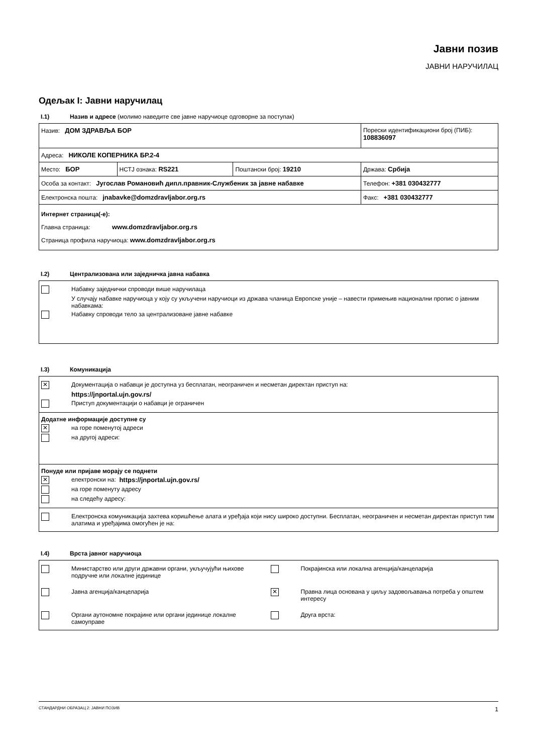Јавни позив
ЈАВНИ НАРУЧИЛАЦ
Одељак I: Јавни наручилац
I.1) Назив и адресе (молимо наведите све јавне наручиоце одговорне за поступак)
| Назив: ДОМ ЗДРАВЉА БОР | | | Порески идентификациони број (ПИБ): 108836097 |
| Адреса: НИКОЛЕ КОПЕРНИКА БР.2-4 | | | |
| Место: БОР | НСТЈ ознака: RS221 | Поштански број: 19210 | Држава: Србија |
| Особа за контакт: Југослав Романовић дипл.правник-Службеник за јавне набавке | | | Телефон: +381 030432777 |
| Електронска пошта: jnabavke@domzdravljabor.org.rs | | | Факс: +381 030432777 |
| Интернет страница(-е): Главна страница: www.domzdravljabor.org.rs Страница профила наручиоца: www.domzdravljabor.org.rs | | | |
I.2) Централизована или заједничка јавна набавка
Набавку заједнички спроводи више наручилаца
У случају набавке наручиоца у коју су укључени наручиоци из држава чланица Европске уније – навести примењив национални пропис о јавним набавкама:
Набавку спроводи тело за централизоване јавне набавке
I.3) Комуникација
✕
Документација о набавци је доступна уз бесплатан, неограничен и несметан директан приступ на:
https://jnportal.ujn.gov.rs/
Приступ документацији о набавци је ограничен
Додатне информације доступне су
✕
на горе поменутој адреси
на другој адреси:
Понуде или пријаве морају се поднети
✕
електронски на: https://jnportal.ujn.gov.rs/
на горе поменуту адресу
на следећу адресу:
Електронска комуникација захтева коришћење алата и уређаја који нису широко доступни. Бесплатан, неограничен и несметан директан приступ тим алатима и уређајима омогућен је на:
I.4) Врста јавног наручиоца
| Министарство или други државни органи, укључујући њихове подручне или локалне јединице | Покрајинска или локална агенција/канцеларија |
| Јавна агенција/канцеларија | ✕ Правна лица основана у циљу задовољавања потреба у општем интересу |
| Органи аутономне покрајине или органи јединице локалне самоуправе | Друга врста: |
СТАНДАРДНИ ОБРАЗАЦ 2: ЈАВНИ ПОЗИВ 1